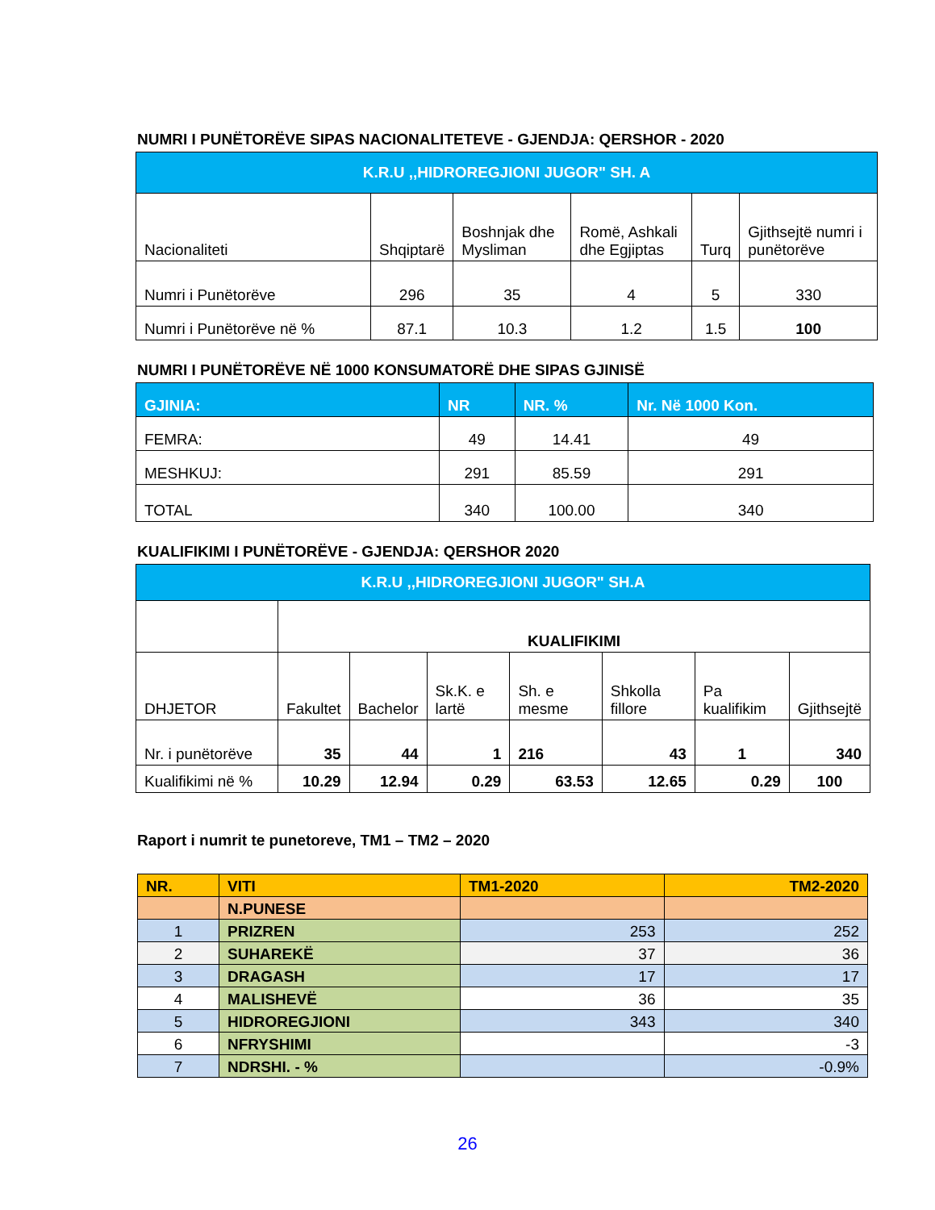NUMRI I PUNËTORËVE SIPAS NACIONALITETEVE - GJENDJA: QERSHOR - 2020
| K.R.U ,,HIDROREGJIONI JUGOR" SH. A | | | | | |
| Nacionaliteti | Shqiptarë | Boshnjak dhe Mysliman | Romë, Ashkali dhe Egjiptas | Turq | Gjithsejtë numri i punëtorëve |
| Numri i Punëtorëve | 296 | 35 | 4 | 5 | 330 |
| Numri i Punëtorëve në % | 87.1 | 10.3 | 1.2 | 1.5 | 100 |
NUMRI I PUNËTORËVE NË 1000 KONSUMATORË DHE SIPAS GJINISË
| GJINIA: | NR | NR. % | Nr. Në 1000 Kon. |
| FEMRA: | 49 | 14.41 | 49 |
| MESHKUJ: | 291 | 85.59 | 291 |
| TOTAL | 340 | 100.00 | 340 |
KUALIFIKIMI I PUNËTORËVE - GJENDJA: QERSHOR 2020
| K.R.U ,,HIDROREGJIONI JUGOR" SH.A | | | | | | | |
| | KUALIFIKIMI | | | | | | |
| DHJETOR | Fakultet | Bachelor | Sk.K. e lartë | Sh. e mesme | Shkolla fillore | Pa kualifikim | Gjithsejtë |
| Nr. i punëtorëve | 35 | 44 | 1 | 216 | 43 | 1 | 340 |
| Kualifikimi në % | 10.29 | 12.94 | 0.29 | 63.53 | 12.65 | 0.29 | 100 |
Raport i numrit te punetoreve, TM1 – TM2 – 2020
| NR. | VITI | TM1-2020 | TM2-2020 |
| | N.PUNESE | | |
| 1 | PRIZREN | 253 | 252 |
| 2 | SUHAREKË | 37 | 36 |
| 3 | DRAGASH | 17 | 17 |
| 4 | MALISHEVË | 36 | 35 |
| 5 | HIDROREGJIONI | 343 | 340 |
| 6 | NFRYSHIMI | | -3 |
| 7 | NDRSHI. - % | | -0.9% |
26